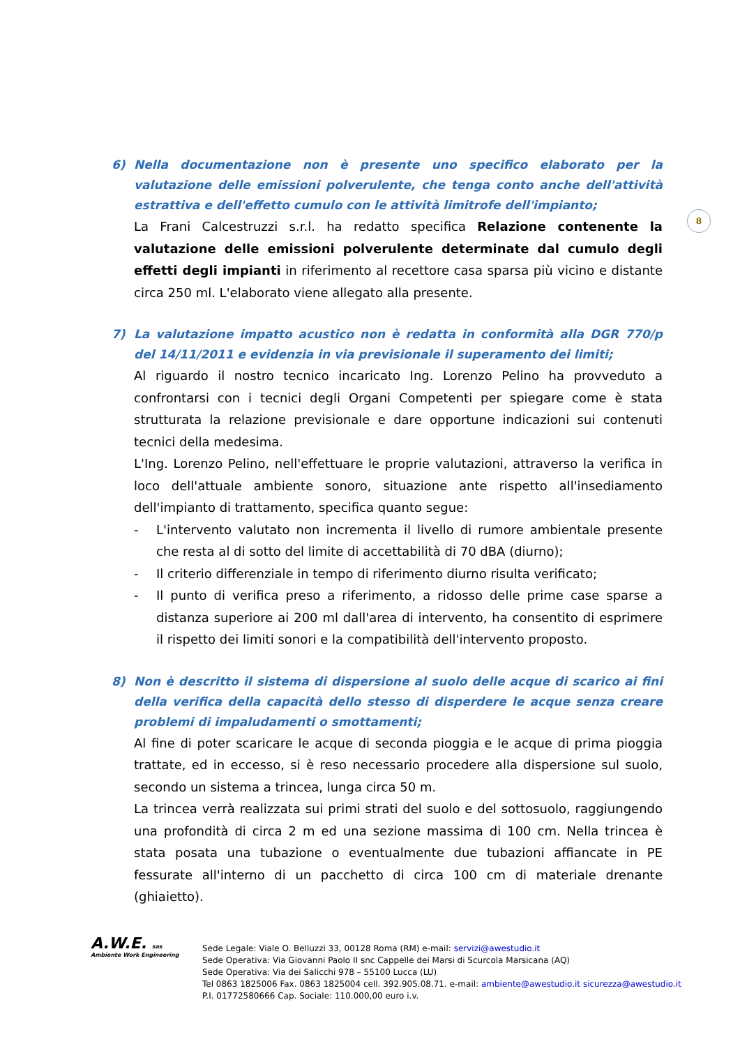8
6) Nella documentazione non è presente uno specifico elaborato per la valutazione delle emissioni polverulente, che tenga conto anche dell'attività estrattiva e dell'effetto cumulo con le attività limitrofe dell'impianto;
La Frani Calcestruzzi s.r.l. ha redatto specifica Relazione contenente la valutazione delle emissioni polverulente determinate dal cumulo degli effetti degli impianti in riferimento al recettore casa sparsa più vicino e distante circa 250 ml. L'elaborato viene allegato alla presente.
7) La valutazione impatto acustico non è redatta in conformità alla DGR 770/p del 14/11/2011 e evidenzia in via previsionale il superamento dei limiti;
Al riguardo il nostro tecnico incaricato Ing. Lorenzo Pelino ha provveduto a confrontarsi con i tecnici degli Organi Competenti per spiegare come è stata strutturata la relazione previsionale e dare opportune indicazioni sui contenuti tecnici della medesima.
L'Ing. Lorenzo Pelino, nell'effettuare le proprie valutazioni, attraverso la verifica in loco dell'attuale ambiente sonoro, situazione ante rispetto all'insediamento dell'impianto di trattamento, specifica quanto segue:
- L'intervento valutato non incrementa il livello di rumore ambientale presente che resta al di sotto del limite di accettabilità di 70 dBA (diurno);
- Il criterio differenziale in tempo di riferimento diurno risulta verificato;
- Il punto di verifica preso a riferimento, a ridosso delle prime case sparse a distanza superiore ai 200 ml dall'area di intervento, ha consentito di esprimere il rispetto dei limiti sonori e la compatibilità dell'intervento proposto.
8) Non è descritto il sistema di dispersione al suolo delle acque di scarico ai fini della verifica della capacità dello stesso di disperdere le acque senza creare problemi di impaludamenti o smottamenti;
Al fine di poter scaricare le acque di seconda pioggia e le acque di prima pioggia trattate, ed in eccesso, si è reso necessario procedere alla dispersione sul suolo, secondo un sistema a trincea, lunga circa 50 m.
La trincea verrà realizzata sui primi strati del suolo e del sottosuolo, raggiungendo una profondità di circa 2 m ed una sezione massima di 100 cm. Nella trincea è stata posata una tubazione o eventualmente due tubazioni affiancate in PE fessurate all'interno di un pacchetto di circa 100 cm di materiale drenante (ghiaietto).
A.W.E. sas
Ambiente Work Engineering
Sede Legale: Viale O. Belluzzi 33, 00128 Roma (RM) e-mail: servizi@awestudio.it
Sede Operativa: Via Giovanni Paolo II snc Cappelle dei Marsi di Scurcola Marsicana (AQ)
Sede Operativa: Via dei Salicchi 978 – 55100 Lucca (LU)
Tel 0863 1825006 Fax. 0863 1825004 cell. 392.905.08.71. e-mail: ambiente@awestudio.it sicurezza@awestudio.it
P.I. 01772580666 Cap. Sociale: 110.000,00 euro i.v.